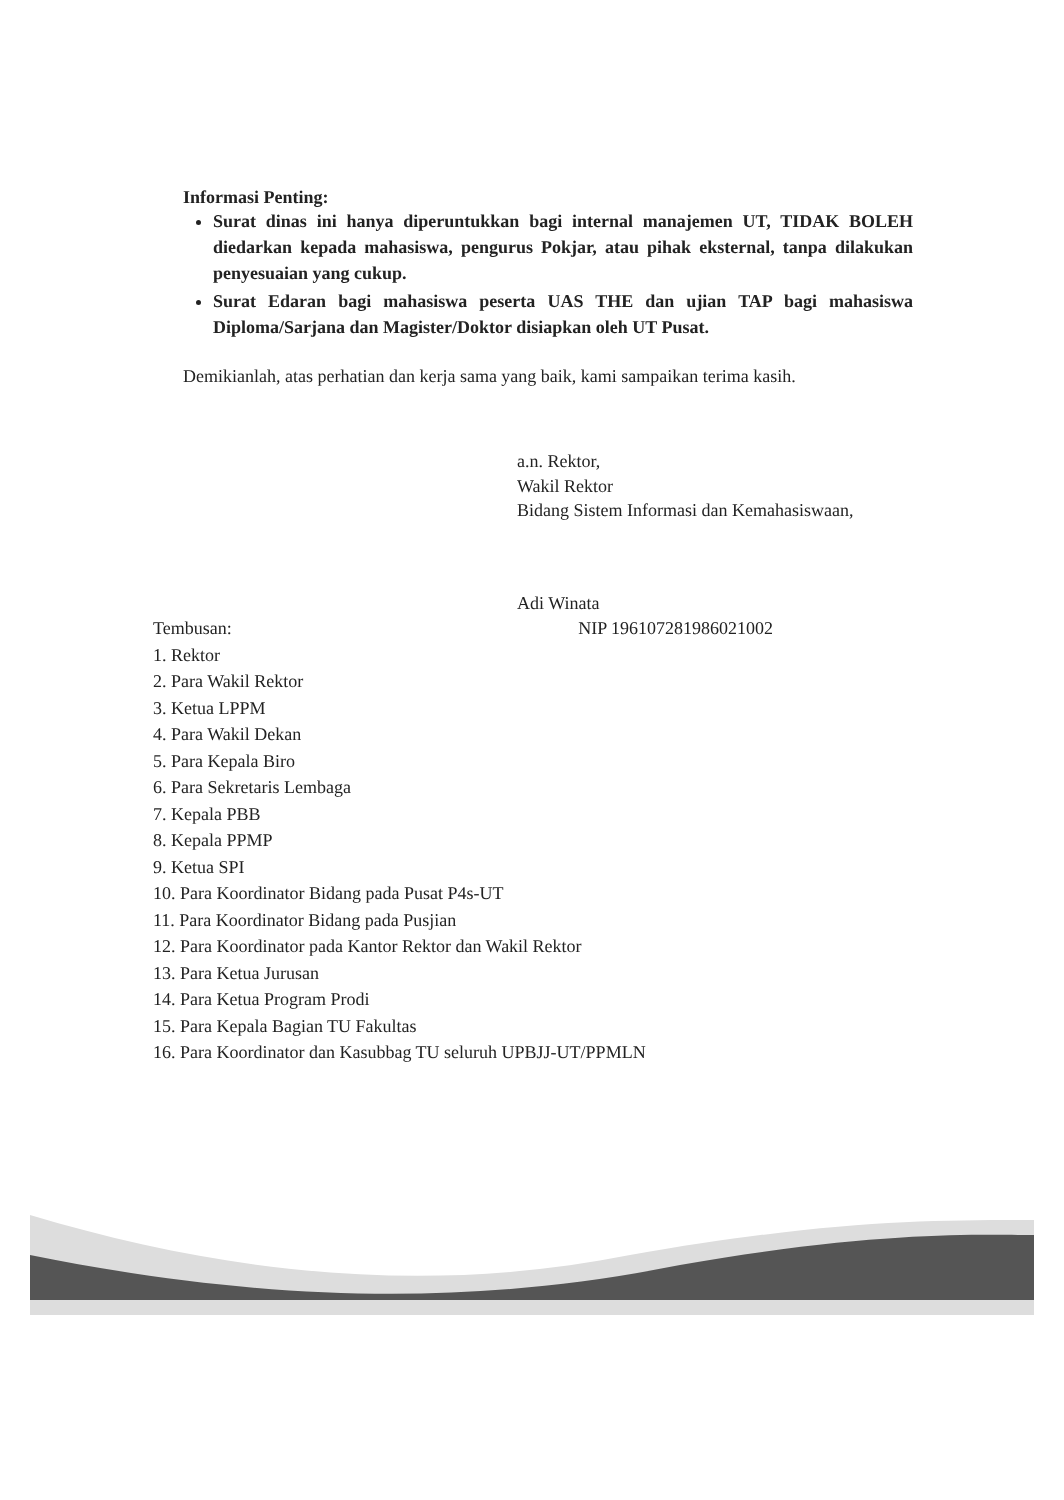Informasi Penting:
Surat dinas ini hanya diperuntukkan bagi internal manajemen UT, TIDAK BOLEH diedarkan kepada mahasiswa, pengurus Pokjar, atau pihak eksternal, tanpa dilakukan penyesuaian yang cukup.
Surat Edaran bagi mahasiswa peserta UAS THE dan ujian TAP bagi mahasiswa Diploma/Sarjana dan Magister/Doktor disiapkan oleh UT Pusat.
Demikianlah, atas perhatian dan kerja sama yang baik, kami sampaikan terima kasih.
a.n. Rektor,
Wakil Rektor
Bidang Sistem Informasi dan Kemahasiswaan,
Adi Winata
Tembusan: NIP 196107281986021002
1. Rektor
2. Para Wakil Rektor
3. Ketua LPPM
4. Para Wakil Dekan
5. Para Kepala Biro
6. Para Sekretaris Lembaga
7. Kepala PBB
8. Kepala PPMP
9. Ketua SPI
10. Para Koordinator Bidang pada Pusat P4s-UT
11. Para Koordinator Bidang pada Pusjian
12. Para Koordinator pada Kantor Rektor dan Wakil Rektor
13. Para Ketua Jurusan
14. Para Ketua Program Prodi
15. Para Kepala Bagian TU Fakultas
16. Para Koordinator dan Kasubbag TU seluruh UPBJJ-UT/PPMLN